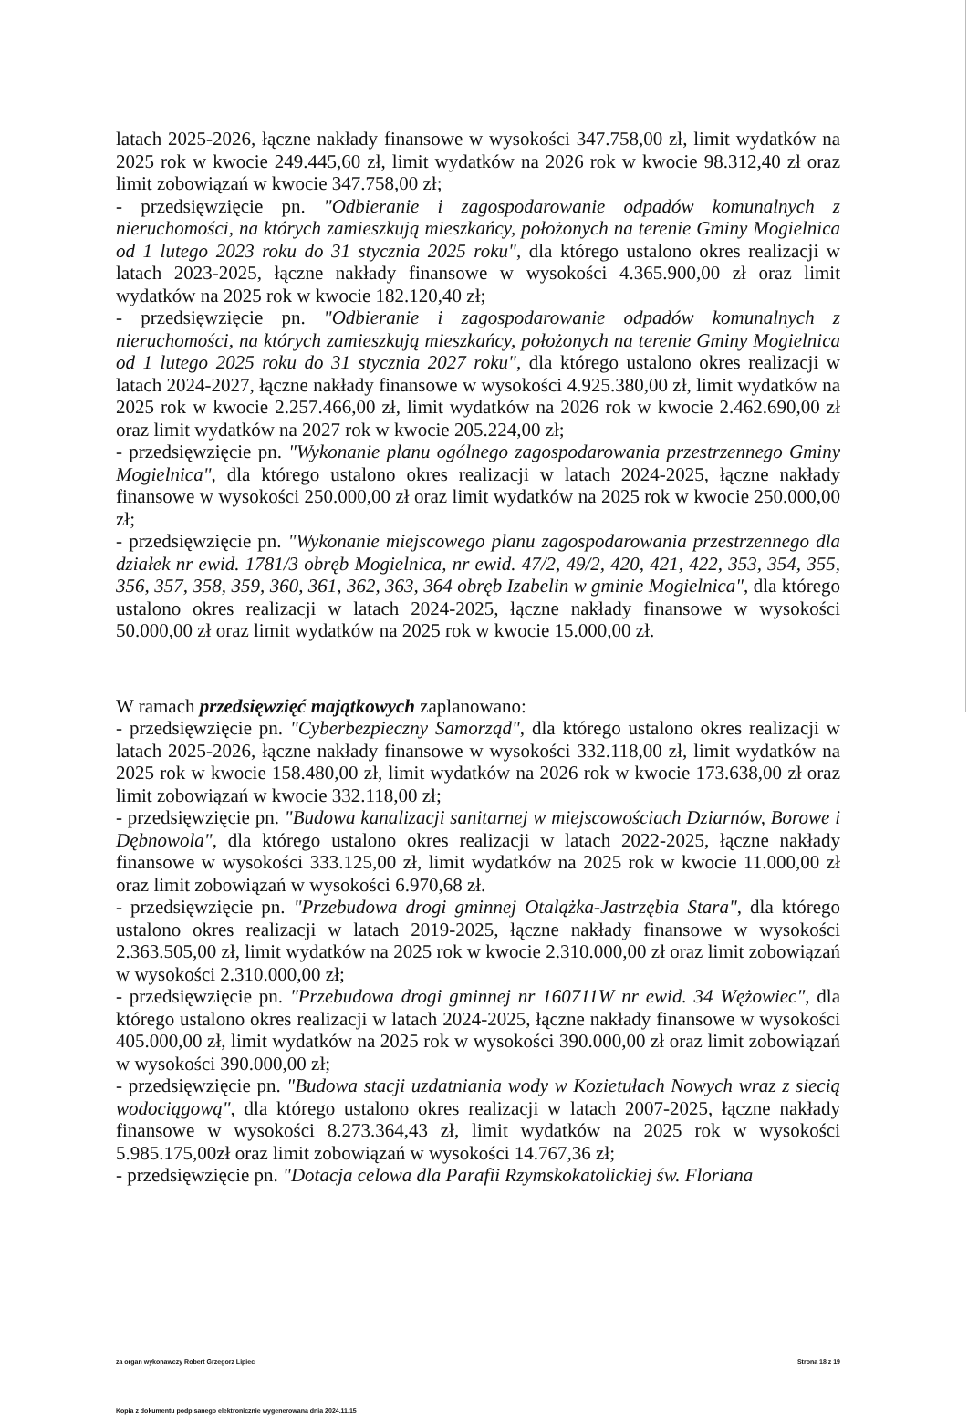latach 2025-2026, łączne nakłady finansowe w wysokości 347.758,00 zł, limit wydatków na 2025 rok w kwocie 249.445,60 zł, limit wydatków na 2026 rok w kwocie 98.312,40 zł oraz limit zobowiązań w kwocie 347.758,00 zł;
- przedsięwzięcie pn. "Odbieranie i zagospodarowanie odpadów komunalnych z nieruchomości, na których zamieszkują mieszkańcy, położonych na terenie Gminy Mogielnica od 1 lutego 2023 roku do 31 stycznia 2025 roku", dla którego ustalono okres realizacji w latach 2023-2025, łączne nakłady finansowe w wysokości 4.365.900,00 zł oraz limit wydatków na 2025 rok w kwocie 182.120,40 zł;
- przedsięwzięcie pn. "Odbieranie i zagospodarowanie odpadów komunalnych z nieruchomości, na których zamieszkują mieszkańcy, położonych na terenie Gminy Mogielnica od 1 lutego 2025 roku do 31 stycznia 2027 roku", dla którego ustalono okres realizacji w latach 2024-2027, łączne nakłady finansowe w wysokości 4.925.380,00 zł, limit wydatków na 2025 rok w kwocie 2.257.466,00 zł, limit wydatków na 2026 rok w kwocie 2.462.690,00 zł oraz limit wydatków na 2027 rok w kwocie 205.224,00 zł;
- przedsięwzięcie pn. "Wykonanie planu ogólnego zagospodarowania przestrzennego Gminy Mogielnica", dla którego ustalono okres realizacji w latach 2024-2025, łączne nakłady finansowe w wysokości 250.000,00 zł oraz limit wydatków na 2025 rok w kwocie 250.000,00 zł;
- przedsięwzięcie pn. "Wykonanie miejscowego planu zagospodarowania przestrzennego dla działek nr ewid. 1781/3 obręb Mogielnica, nr ewid. 47/2, 49/2, 420, 421, 422, 353, 354, 355, 356, 357, 358, 359, 360, 361, 362, 363, 364 obręb Izabelin w gminie Mogielnica", dla którego ustalono okres realizacji w latach 2024-2025, łączne nakłady finansowe w wysokości 50.000,00 zł oraz limit wydatków na 2025 rok w kwocie 15.000,00 zł.
W ramach przedsięwzięć majątkowych zaplanowano:
- przedsięwzięcie pn. "Cyberbezpieczny Samorząd", dla którego ustalono okres realizacji w latach 2025-2026, łączne nakłady finansowe w wysokości 332.118,00 zł, limit wydatków na 2025 rok w kwocie 158.480,00 zł, limit wydatków na 2026 rok w kwocie 173.638,00 zł oraz limit zobowiązań w kwocie 332.118,00 zł;
- przedsięwzięcie pn. "Budowa kanalizacji sanitarnej w miejscowościach Dziarnów, Borowe i Dębnowola", dla którego ustalono okres realizacji w latach 2022-2025, łączne nakłady finansowe w wysokości 333.125,00 zł, limit wydatków na 2025 rok w kwocie 11.000,00 zł oraz limit zobowiązań w wysokości 6.970,68 zł.
- przedsięwzięcie pn. "Przebudowa drogi gminnej Otalążka-Jastrzębia Stara", dla którego ustalono okres realizacji w latach 2019-2025, łączne nakłady finansowe w wysokości 2.363.505,00 zł, limit wydatków na 2025 rok w kwocie 2.310.000,00 zł oraz limit zobowiązań w wysokości 2.310.000,00 zł;
- przedsięwzięcie pn. "Przebudowa drogi gminnej nr 160711W nr ewid. 34 Wężowiec", dla którego ustalono okres realizacji w latach 2024-2025, łączne nakłady finansowe w wysokości 405.000,00 zł, limit wydatków na 2025 rok w wysokości 390.000,00 zł oraz limit zobowiązań w wysokości 390.000,00 zł;
- przedsięwzięcie pn. "Budowa stacji uzdatniania wody w Kozietułach Nowych wraz z siecią wodociągową", dla którego ustalono okres realizacji w latach 2007-2025, łączne nakłady finansowe w wysokości 8.273.364,43 zł, limit wydatków na 2025 rok w wysokości 5.985.175,00zł oraz limit zobowiązań w wysokości 14.767,36 zł;
- przedsięwzięcie pn. "Dotacja celowa dla Parafii Rzymskokatolickiej św. Floriana
za organ wykonawczy Robert Grzegorz Lipiec Strona 18 z 19
Kopia z dokumentu podpisanego elektronicznie wygenerowana dnia 2024.11.15